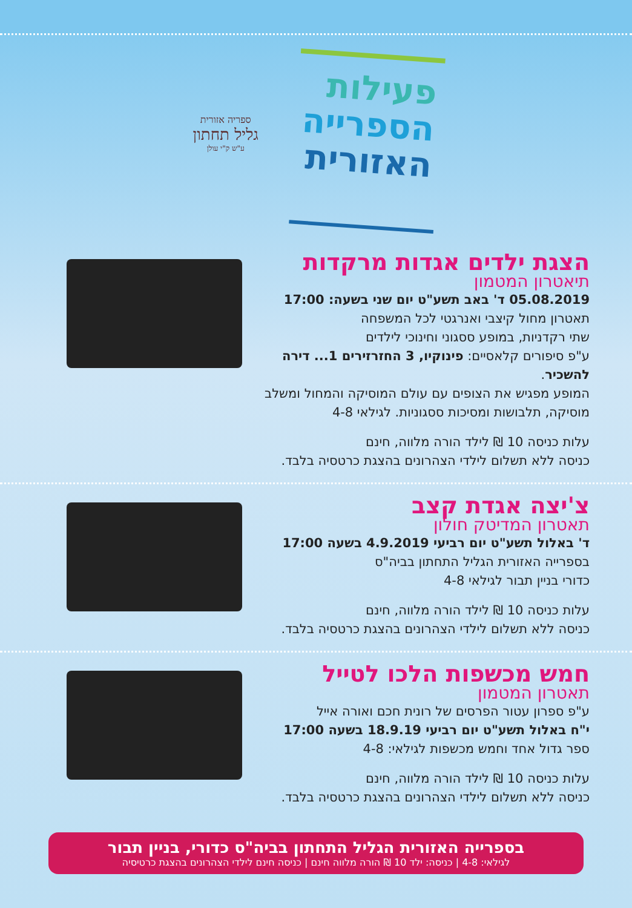פעילות
הספרייה
האזורית
ספריה אזורית
גליל תחתון
ע"ש ק"י עולן
הצגת ילדים אגדות מרקדות
תיאטרון המטמון
05.08.2019 ד' באב תשע"ט יום שני בשעה: 17:00
תאטרון מחול קיצבי ואנרגטי לכל המשפחה
שתי רקדניות, במופע ססגוני וחינוכי לילדים
ע"פ סיפורים קלאסיים: פינוקיו, 3 החזרזירים 1... דירה להשכיר.
המופע מפגיש את הצופים עם עולם המוסיקה והמחול ומשלב מוסיקה, תלבושות ומסיכות ססגוניות. לגילאי 4-8
עלות כניסה 10 ₪ לילד הורה מלווה, חינם
כניסה ללא תשלום לילדי הצהרונים בהצגת כרטסיה בלבד.
צ'יצה אגדת קצב
תאטרון המדיטק חולון
ד' באלול תשע"ט יום רביעי 4.9.2019 בשעה 17:00
בספרייה האזורית הגליל התחתון בביה"ס
כדורי בניין תבור לגילאי 4-8
עלות כניסה 10 ₪ לילד הורה מלווה, חינם
כניסה ללא תשלום לילדי הצהרונים בהצגת כרטסיה בלבד.
חמש מכשפות הלכו לטייל
תאטרון המטמון
ע"פ ספרון עטור הפרסים של רונית חכם ואורה אייל
י"ח באלול תשע"ט יום רביעי 18.9.19 בשעה 17:00
ספר גדול אחד וחמש מכשפות לגילאי: 4-8
עלות כניסה 10 ₪ לילד הורה מלווה, חינם
כניסה ללא תשלום לילדי הצהרונים בהצגת כרטסיה בלבד.
בספרייה האזורית הגליל התחתון בביה"ס כדורי, בניין תבור
לגילאי: 4-8 | כניסה: ילד 10 ₪ הורה מלווה חינם | כניסה חינם לילדי הצהרונים בהצגת כרטיסיה